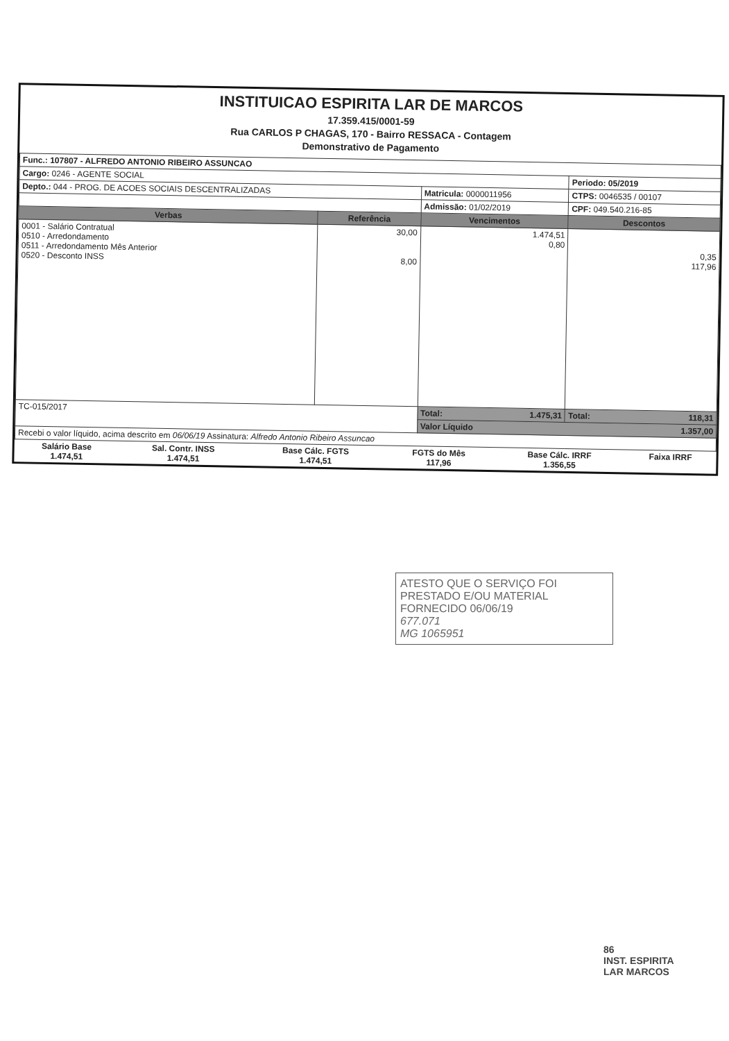INSTITUICAO ESPIRITA LAR DE MARCOS
17.359.415/0001-59
Rua CARLOS P CHAGAS, 170 - Bairro RESSACA - Contagem
Demonstrativo de Pagamento
| Func.: 107807 - ALFREDO ANTONIO RIBEIRO ASSUNCAO | | | |
| Cargo: 0246 - AGENTE SOCIAL | | | Periodo: 05/2019 |
| Depto.: 044 - PROG. DE ACOES SOCIAIS DESCENTRALIZADAS | | Matricula: 0000011956 | CTPS: 0046535 / 00107 |
| | | Admissão: 01/02/2019 | CPF: 049.540.216-85 |
| Verbas | Referência | Vencimentos | Descontos |
| 0001 - Salário Contratual 0510 - Arredondamento 0511 - Arredondamento Mês Anterior 0520 - Desconto INSS | 30,00 8,00 | 1.474,51 0,80 | 0,35 117,96 |
| TC-015/2017 | | Total: 1.475,31 | Total: 118,31 |
| | | Valor Líquido 1.357,00 | |
| Recebi o valor líquido, acima descrito em 06/06/19 Assinatura: Alfredo Antonio Ribeiro Assuncao | | | |
| Salário Base 1.474,51 | Sal. Contr. INSS 1.474,51 | Base Cálc. FGTS 1.474,51 | FGTS do Mês 117,96 | Base Cálc. IRRF 1.356,55 | Faixa IRRF |
ATESTO QUE O SERVIÇO FOI
PRESTADO E/OU MATERIAL
FORNECIDO 06/06/19
677.071
MG 1065951
86
INST. ESPIRITA
LAR MARCOS